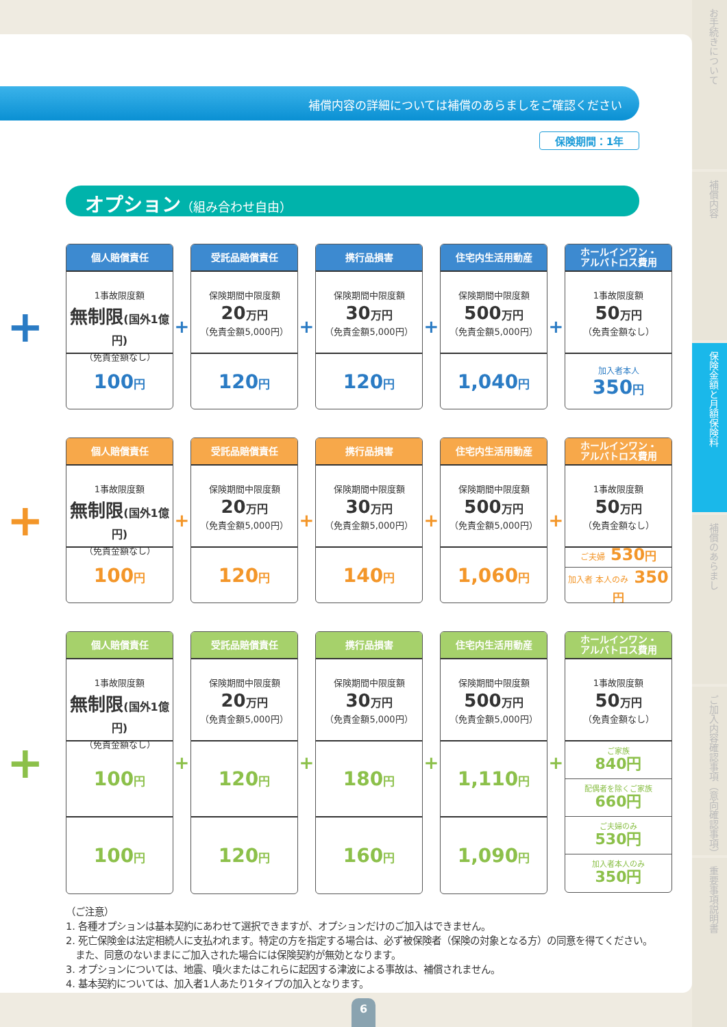補償内容の詳細については補償のあらましをご確認ください
保険期間：1年
オプション（組み合わせ自由）
+
個人賠償責任
1事故限度額
無制限(国外1億円)
（免責金額なし）
100円
+
受託品賠償責任
保険期間中限度額
20万円
（免責金額5,000円）
120円
+
携行品損害
保険期間中限度額
30万円
（免責金額5,000円）
120円
+
住宅内生活用動産
保険期間中限度額
500万円
（免責金額5,000円）
1,040円
+
ホールインワン・
アルバトロス費用
1事故限度額
50万円
（免責金額なし）
加入者本人
350円
+
個人賠償責任
1事故限度額
無制限(国外1億円)
（免責金額なし）
100円
+
受託品賠償責任
保険期間中限度額
20万円
（免責金額5,000円）
120円
+
携行品損害
保険期間中限度額
30万円
（免責金額5,000円）
140円
+
住宅内生活用動産
保険期間中限度額
500万円
（免責金額5,000円）
1,060円
+
ホールインワン・
アルバトロス費用
1事故限度額
50万円
（免責金額なし）
ご夫婦 530円
加入者 本人のみ 350円
+
個人賠償責任
1事故限度額
無制限(国外1億円)
（免責金額なし）
100円
100円
+
受託品賠償責任
保険期間中限度額
20万円
（免責金額5,000円）
120円
120円
+
携行品損害
保険期間中限度額
30万円
（免責金額5,000円）
180円
160円
+
住宅内生活用動産
保険期間中限度額
500万円
（免責金額5,000円）
1,110円
1,090円
+
ホールインワン・
アルバトロス費用
1事故限度額
50万円
（免責金額なし）
ご家族
840円
配偶者を除くご家族
660円
ご夫婦のみ
530円
加入者本人のみ
350円
（ご注意）
1. 各種オプションは基本契約にあわせて選択できますが、オプションだけのご加入はできません。
2. 死亡保険金は法定相続人に支払われます。特定の方を指定する場合は、必ず被保険者（保険の対象となる方）の同意を得てください。
　また、同意のないままにご加入された場合には保険契約が無効となります。
3. オプションについては、地震、噴火またはこれらに起因する津波による事故は、補償されません。
4. 基本契約については、加入者1人あたり1タイプの加入となります。
お手続きについて
補償内容
保険金額と月額保険料
補償のあらまし
ご加入内容確認事項（意向確認事項）
重要事項説明書
6